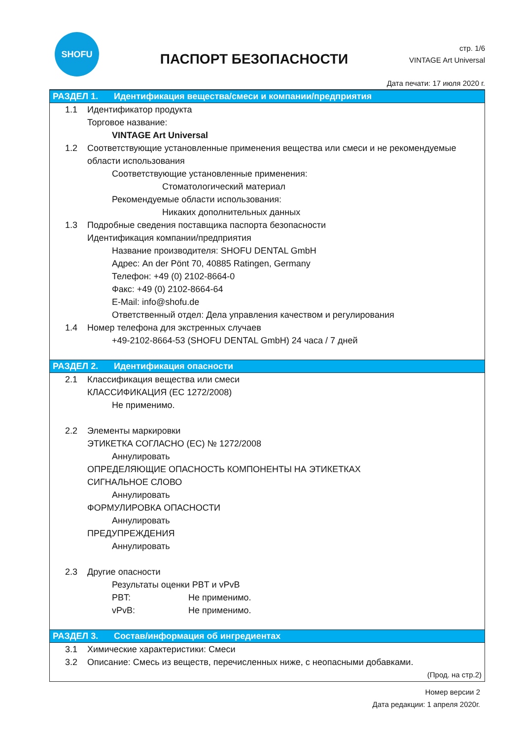SHOFU
ПАСПОРТ БЕЗОПАСНОСТИ
стр. 1/6
VINTAGE Art Universal
Дата печати: 17 июля 2020 г.
РАЗДЕЛ 1. Идентификация вещества/смеси и компании/предприятия
1.1 Идентификатор продукта
Торговое название:
VINTAGE Art Universal
1.2 Соответствующие установленные применения вещества или смеси и не рекомендуемые области использования
Соответствующие установленные применения:
Стоматологический материал
Рекомендуемые области использования:
Никаких дополнительных данных
1.3 Подробные сведения поставщика паспорта безопасности
Идентификация компании/предприятия
Название производителя: SHOFU DENTAL GmbH
Адрес: An der Pönt 70, 40885 Ratingen, Germany
Телефон: +49 (0) 2102-8664-0
Факс: +49 (0) 2102-8664-64
E-Mail: info@shofu.de
Ответственный отдел: Дела управления качеством и регулирования
1.4 Номер телефона для экстренных случаев
+49-2102-8664-53 (SHOFU DENTAL GmbH) 24 часа / 7 дней
РАЗДЕЛ 2. Идентификация опасности
2.1 Классификация вещества или смеси
КЛАССИФИКАЦИЯ (ЕС 1272/2008)
Не применимо.
2.2 Элементы маркировки
ЭТИКЕТКА СОГЛАСНО (ЕС) № 1272/2008
Аннулировать
ОПРЕДЕЛЯЮЩИЕ ОПАСНОСТЬ КОМПОНЕНТЫ НА ЭТИКЕТКАХ
СИГНАЛЬНОЕ СЛОВО
Аннулировать
ФОРМУЛИРОВКА ОПАСНОСТИ
Аннулировать
ПРЕДУПРЕЖДЕНИЯ
Аннулировать
2.3 Другие опасности
Результаты оценки PBT и vPvB
PBT: Не применимо.
vPvB: Не применимо.
РАЗДЕЛ 3. Состав/информация об ингредиентах
3.1 Химические характеристики: Смеси
3.2 Описание: Смесь из веществ, перечисленных ниже, с неопасными добавками.
(Прод. на стр.2)
Номер версии 2
Дата редакции: 1 апреля 2020г.